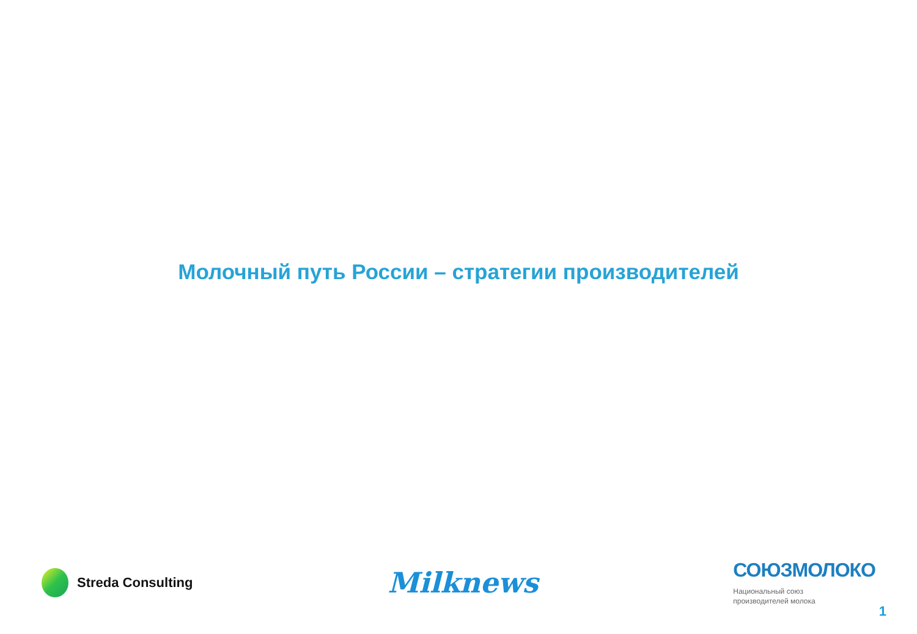Молочный путь России – стратегии производителей
Streda Consulting
Milknews
СОЮЗМОЛОКО
Национальный союз
производителей молока
1